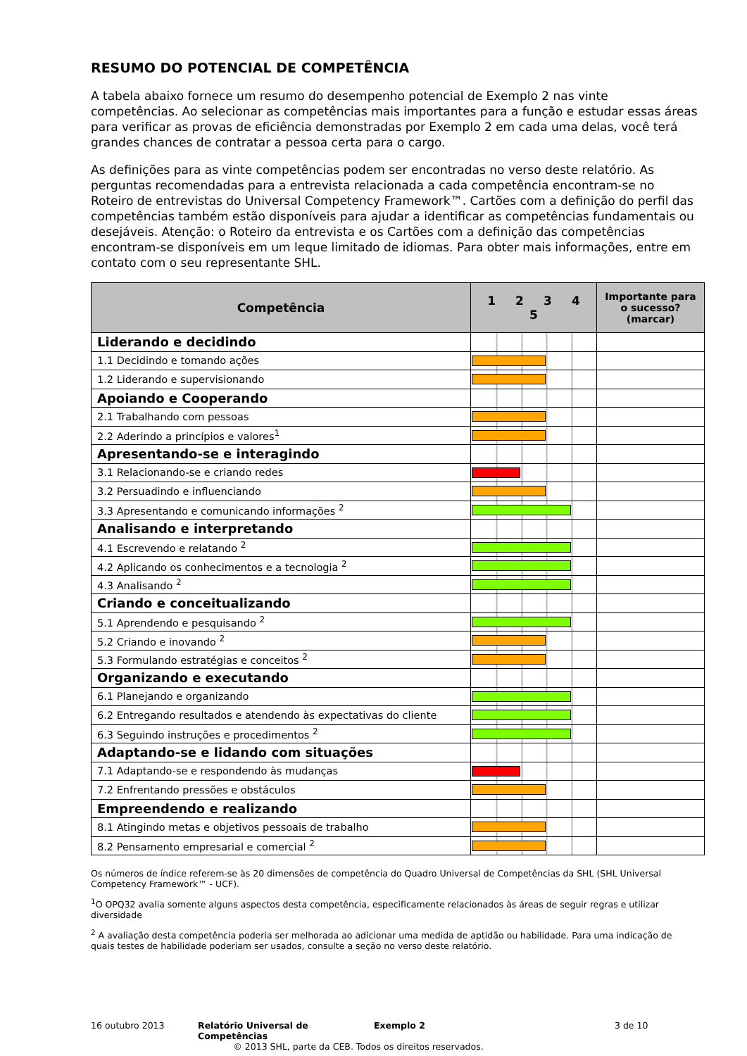RESUMO DO POTENCIAL DE COMPETÊNCIA
A tabela abaixo fornece um resumo do desempenho potencial de Exemplo 2 nas vinte competências. Ao selecionar as competências mais importantes para a função e estudar essas áreas para verificar as provas de eficiência demonstradas por Exemplo 2 em cada uma delas, você terá grandes chances de contratar a pessoa certa para o cargo.
As definições para as vinte competências podem ser encontradas no verso deste relatório. As perguntas recomendadas para a entrevista relacionada a cada competência encontram-se no Roteiro de entrevistas do Universal Competency Framework™. Cartões com a definição do perfil das competências também estão disponíveis para ajudar a identificar as competências fundamentais ou desejáveis. Atenção: o Roteiro da entrevista e os Cartões com a definição das competências encontram-se disponíveis em um leque limitado de idiomas. Para obter mais informações, entre em contato com o seu representante SHL.
| Competência | 1 2 3 4 5 | Importante para o sucesso? (marcar) |
| --- | --- | --- |
| Liderando e decidindo | | |
| 1.1 Decidindo e tomando ações | | |
| 1.2 Liderando e supervisionando | | |
| Apoiando e Cooperando | | |
| 2.1 Trabalhando com pessoas | | |
| 2.2 Aderindo a princípios e valores<sup>1</sup> | | |
| Apresentando-se e interagindo | | |
| 3.1 Relacionando-se e criando redes | | |
| 3.2 Persuadindo e influenciando | | |
| 3.3 Apresentando e comunicando informações <sup>2</sup> | | |
| Analisando e interpretando | | |
| 4.1 Escrevendo e relatando <sup>2</sup> | | |
| 4.2 Aplicando os conhecimentos e a tecnologia <sup>2</sup> | | |
| 4.3 Analisando <sup>2</sup> | | |
| Criando e conceitualizando | | |
| 5.1 Aprendendo e pesquisando <sup>2</sup> | | |
| 5.2 Criando e inovando <sup>2</sup> | | |
| 5.3 Formulando estratégias e conceitos <sup>2</sup> | | |
| Organizando e executando | | |
| 6.1 Planejando e organizando | | |
| 6.2 Entregando resultados e atendendo às expectativas do cliente | | |
| 6.3 Seguindo instruções e procedimentos <sup>2</sup> | | |
| Adaptando-se e lidando com situações | | |
| 7.1 Adaptando-se e respondendo às mudanças | | |
| 7.2 Enfrentando pressões e obstáculos | | |
| Empreendendo e realizando | | |
| 8.1 Atingindo metas e objetivos pessoais de trabalho | | |
| 8.2 Pensamento empresarial e comercial <sup>2</sup> | | |
Os números de índice referem-se às 20 dimensões de competência do Quadro Universal de Competências da SHL (SHL Universal Competency Framework™ - UCF).
<sup>1</sup> O OPQ32 avalia somente alguns aspectos desta competência, especificamente relacionados às áreas de seguir regras e utilizar diversidade
<sup>2</sup> A avaliação desta competência poderia ser melhorada ao adicionar uma medida de aptidão ou habilidade. Para uma indicação de quais testes de habilidade poderiam ser usados, consulte a seção no verso deste relatório.
16 outubro 2013 Relatório Universal de Competências Exemplo 2 3 de 10
© 2013 SHL, parte da CEB. Todos os direitos reservados.